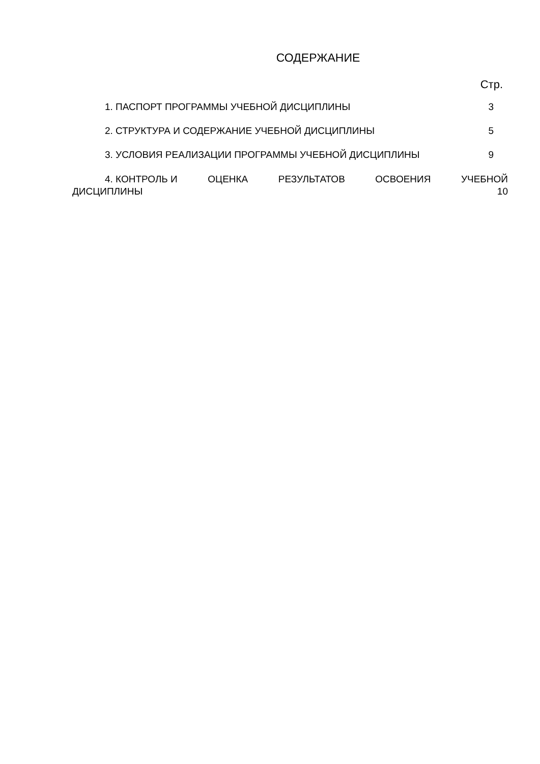СОДЕРЖАНИЕ
Стр.
1. ПАСПОРТ ПРОГРАММЫ УЧЕБНОЙ ДИСЦИПЛИНЫ 3
2. СТРУКТУРА И СОДЕРЖАНИЕ УЧЕБНОЙ ДИСЦИПЛИНЫ 5
3. УСЛОВИЯ РЕАЛИЗАЦИИ ПРОГРАММЫ УЧЕБНОЙ ДИСЦИПЛИНЫ 9
4. КОНТРОЛЬ И ОЦЕНКА РЕЗУЛЬТАТОВ ОСВОЕНИЯ УЧЕБНОЙ
ДИСЦИПЛИНЫ 10